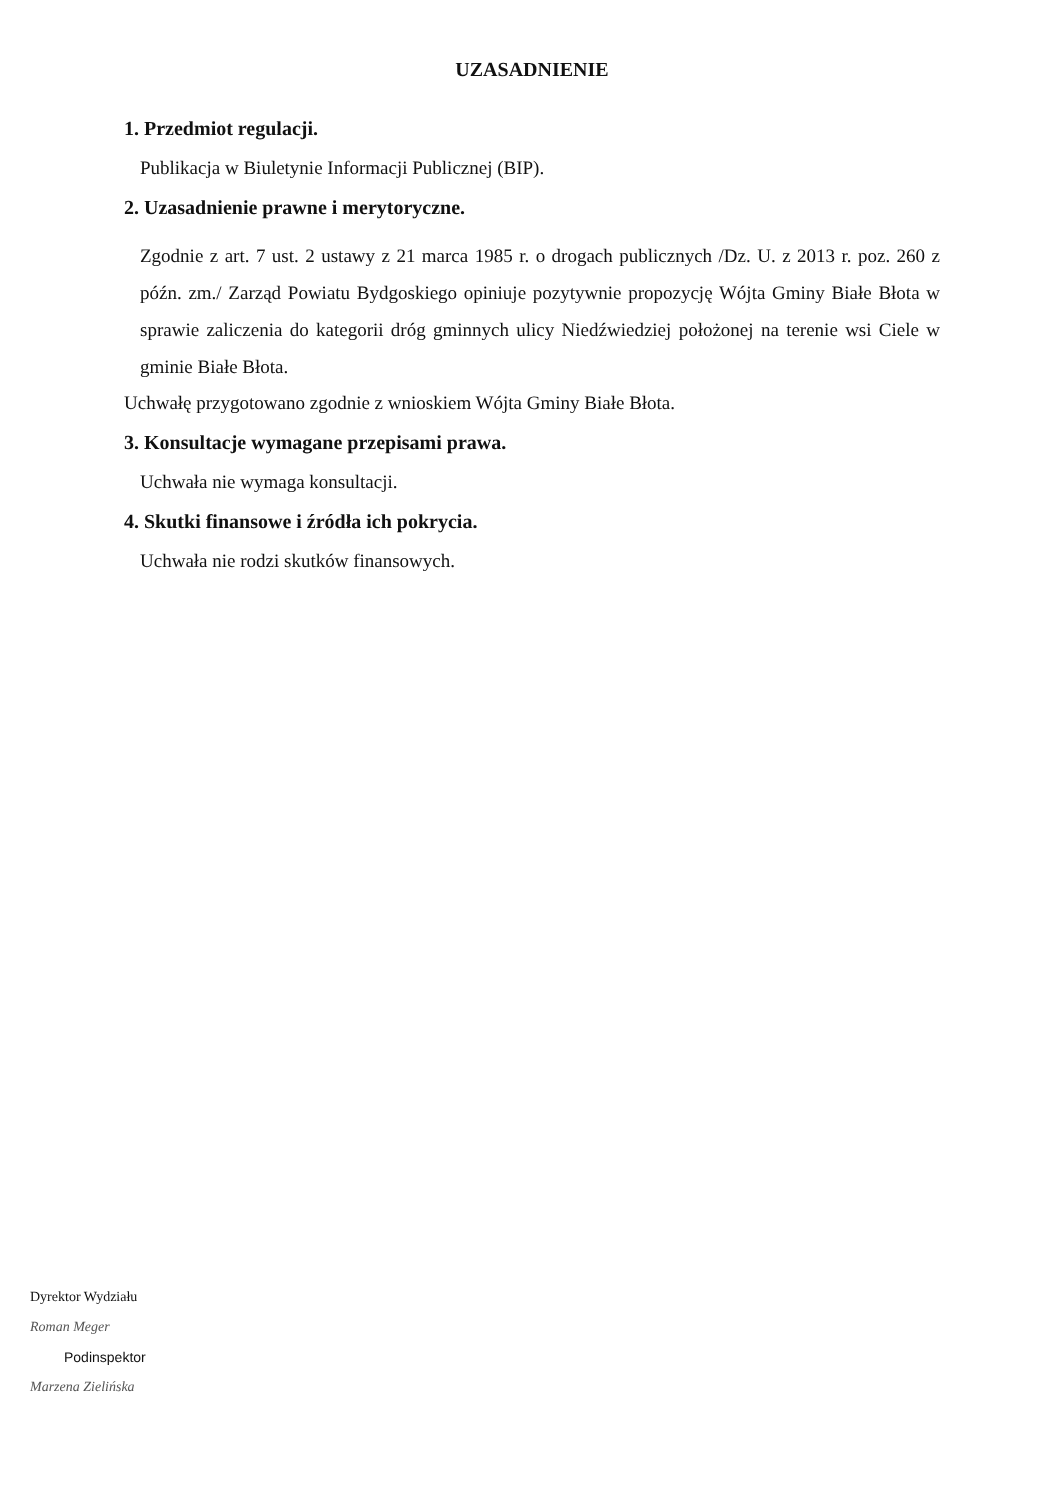UZASADNIENIE
1. Przedmiot regulacji.
Publikacja w Biuletynie Informacji Publicznej (BIP).
2. Uzasadnienie prawne i merytoryczne.
Zgodnie z art. 7 ust. 2 ustawy z 21 marca 1985 r. o drogach publicznych /Dz. U. z 2013 r. poz. 260 z późn. zm./ Zarząd Powiatu Bydgoskiego opiniuje pozytywnie propozycję Wójta Gminy Białe Błota w sprawie zaliczenia do kategorii dróg gminnych ulicy Niedźwiedziej położonej na terenie wsi Ciele w gminie Białe Błota.
Uchwałę przygotowano zgodnie z wnioskiem Wójta Gminy Białe Błota.
3. Konsultacje wymagane przepisami prawa.
Uchwała nie wymaga konsultacji.
4. Skutki finansowe i źródła ich pokrycia.
Uchwała nie rodzi skutków finansowych.
Dyrektor Wydziału
Roman Meger
Podinspektor
Marzena Zielińska